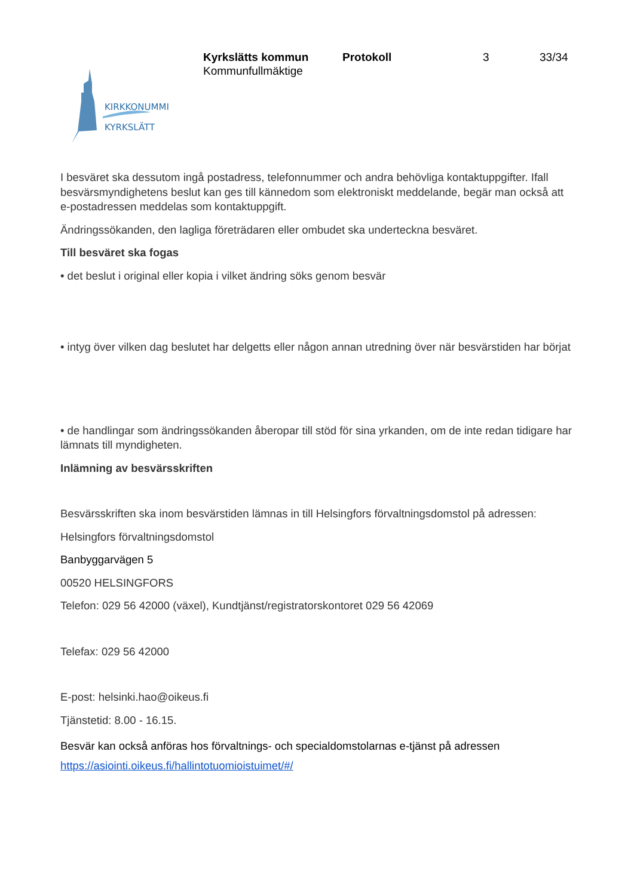KIRKKONUMMI
KYRKSLÄTT
Kyrkslätts kommun
Kommunfullmäktige
Protokoll 3 33/34
I besväret ska dessutom ingå postadress, telefonnummer och andra behövliga kontaktuppgifter. Ifall besvärsmyndighetens beslut kan ges till kännedom som elektroniskt meddelande, begär man också att e-postadressen meddelas som kontaktuppgift.
Ändringssökanden, den lagliga företrädaren eller ombudet ska underteckna besväret.
Till besväret ska fogas
• det beslut i original eller kopia i vilket ändring söks genom besvär
• intyg över vilken dag beslutet har delgetts eller någon annan utredning över när besvärstiden har börjat
• de handlingar som ändringssökanden åberopar till stöd för sina yrkanden, om de inte redan tidigare har lämnats till myndigheten.
Inlämning av besvärsskriften
Besvärsskriften ska inom besvärstiden lämnas in till Helsingfors förvaltningsdomstol på adressen:
Helsingfors förvaltningsdomstol
Banbyggarvägen 5
00520 HELSINGFORS
Telefon: 029 56 42000 (växel), Kundtjänst/registratorskontoret 029 56 42069
Telefax: 029 56 42000
E-post: helsinki.hao@oikeus.fi
Tjänstetid: 8.00 - 16.15.
Besvär kan också anföras hos förvaltnings- och specialdomstolarnas e-tjänst på adressen https://asiointi.oikeus.fi/hallintotuomioistuimet/#/